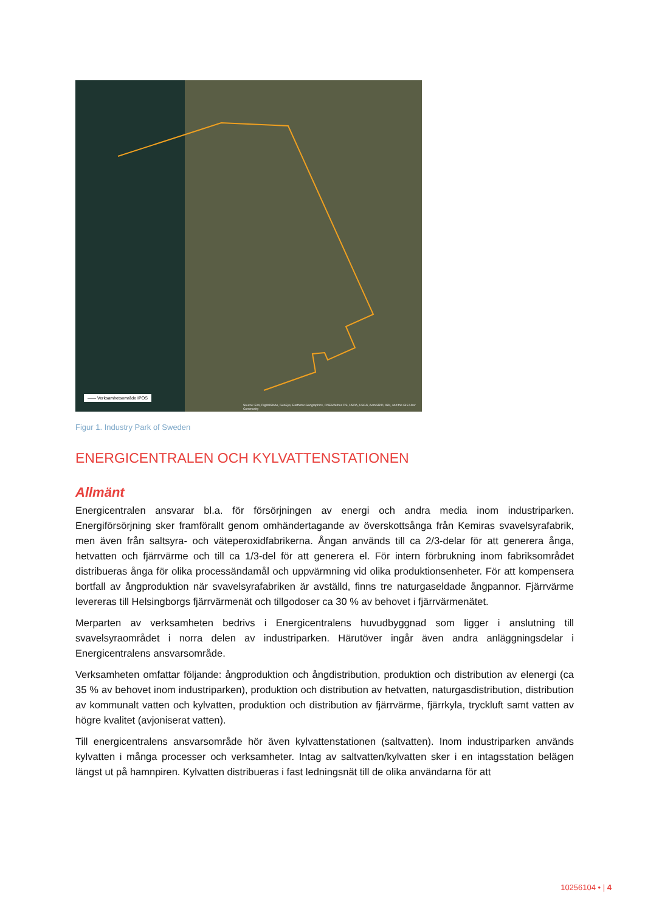—— Verksamhetsområde IPOS
Source: Esri, DigitalGlobe, GeoEye, Earthstar Geographics, CNES/Airbus DS, USDA, USGS, AeroGRID, IGN, and the GIS User Community
Figur 1. Industry Park of Sweden
ENERGICENTRALEN OCH KYLVATTENSTATIONEN
Allmänt
Energicentralen ansvarar bl.a. för försörjningen av energi och andra media inom industriparken. Energiförsörjning sker framförallt genom omhändertagande av överskottsånga från Kemiras svavelsyrafabrik, men även från saltsyra- och väteperoxidfabrikerna. Ångan används till ca 2/3-delar för att generera ånga, hetvatten och fjärrvärme och till ca 1/3-del för att generera el. För intern förbrukning inom fabriksområdet distribueras ånga för olika processändamål och uppvärmning vid olika produktionsenheter. För att kompensera bortfall av ångproduktion när svavelsyrafabriken är avställd, finns tre naturgaseldade ångpannor. Fjärrvärme levereras till Helsingborgs fjärrvärmenät och tillgodoser ca 30 % av behovet i fjärrvärmenätet.
Merparten av verksamheten bedrivs i Energicentralens huvudbyggnad som ligger i anslutning till svavelsyraområdet i norra delen av industriparken. Härutöver ingår även andra anläggningsdelar i Energicentralens ansvarsområde.
Verksamheten omfattar följande: ångproduktion och ångdistribution, produktion och distribution av elenergi (ca 35 % av behovet inom industriparken), produktion och distribution av hetvatten, naturgasdistribution, distribution av kommunalt vatten och kylvatten, produktion och distribution av fjärrvärme, fjärrkyla, tryckluft samt vatten av högre kvalitet (avjoniserat vatten).
Till energicentralens ansvarsområde hör även kylvattenstationen (saltvatten). Inom industriparken används kylvatten i många processer och verksamheter. Intag av saltvatten/kylvatten sker i en intagsstation belägen längst ut på hamnpiren. Kylvatten distribueras i fast ledningsnät till de olika användarna för att
10256104 • | 4